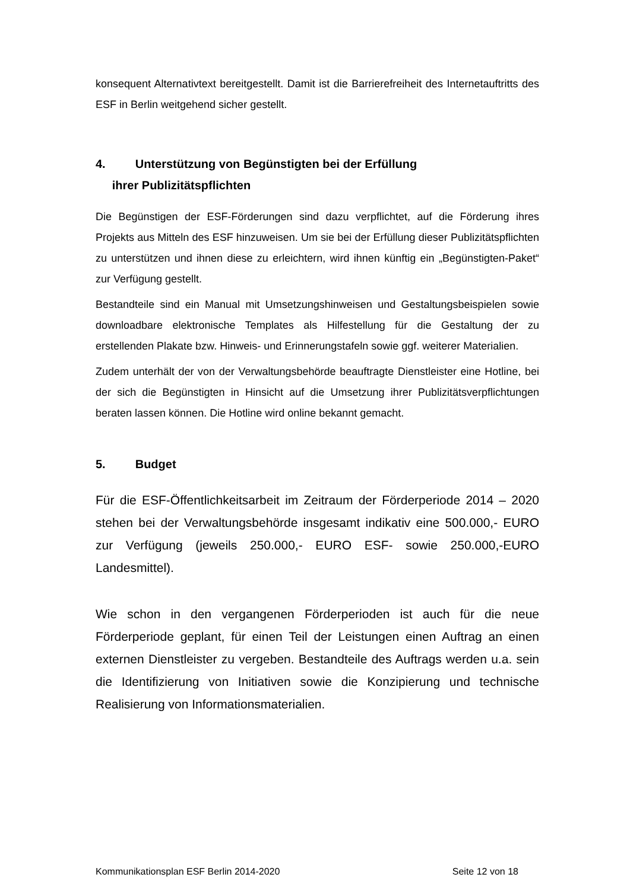konsequent Alternativtext bereitgestellt. Damit ist die Barrierefreiheit des Internetauftritts des ESF in Berlin weitgehend sicher gestellt.
4. Unterstützung von Begünstigten bei der Erfüllung
ihrer Publizitätspflichten
Die Begünstigen der ESF-Förderungen sind dazu verpflichtet, auf die Förderung ihres Projekts aus Mitteln des ESF hinzuweisen. Um sie bei der Erfüllung dieser Publizitätspflichten zu unterstützen und ihnen diese zu erleichtern, wird ihnen künftig ein „Begünstigten-Paket“ zur Verfügung gestellt.
Bestandteile sind ein Manual mit Umsetzungshinweisen und Gestaltungsbeispielen sowie downloadbare elektronische Templates als Hilfestellung für die Gestaltung der zu erstellenden Plakate bzw. Hinweis- und Erinnerungstafeln sowie ggf. weiterer Materialien.
Zudem unterhält der von der Verwaltungsbehörde beauftragte Dienstleister eine Hotline, bei der sich die Begünstigten in Hinsicht auf die Umsetzung ihrer Publizitätsverpflichtungen beraten lassen können. Die Hotline wird online bekannt gemacht.
5. Budget
Für die ESF-Öffentlichkeitsarbeit im Zeitraum der Förderperiode 2014 – 2020 stehen bei der Verwaltungsbehörde insgesamt indikativ eine 500.000,- EURO zur Verfügung (jeweils 250.000,- EURO ESF- sowie 250.000,-EURO Landesmittel).
Wie schon in den vergangenen Förderperioden ist auch für die neue Förderperiode geplant, für einen Teil der Leistungen einen Auftrag an einen externen Dienstleister zu vergeben. Bestandteile des Auftrags werden u.a. sein die Identifizierung von Initiativen sowie die Konzipierung und technische Realisierung von Informationsmaterialien.
Kommunikationsplan ESF Berlin 2014-2020 Seite 12 von 18